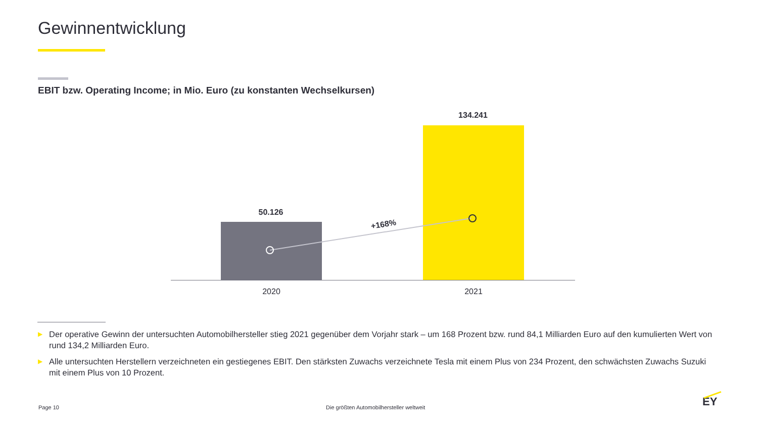Gewinnentwicklung
EBIT bzw. Operating Income; in Mio. Euro (zu konstanten Wechselkursen)
50.126
134.241
+168%
2020 2021
▶ Der operative Gewinn der untersuchten Automobilhersteller stieg 2021 gegenüber dem Vorjahr stark – um 168 Prozent bzw. rund 84,1 Milliarden Euro auf den kumulierten Wert von rund 134,2 Milliarden Euro.
▶ Alle untersuchten Herstellern verzeichneten ein gestiegenes EBIT. Den stärksten Zuwachs verzeichnete Tesla mit einem Plus von 234 Prozent, den schwächsten Zuwachs Suzuki mit einem Plus von 10 Prozent.
Page 10
Die größten Automobilhersteller weltweit
EY